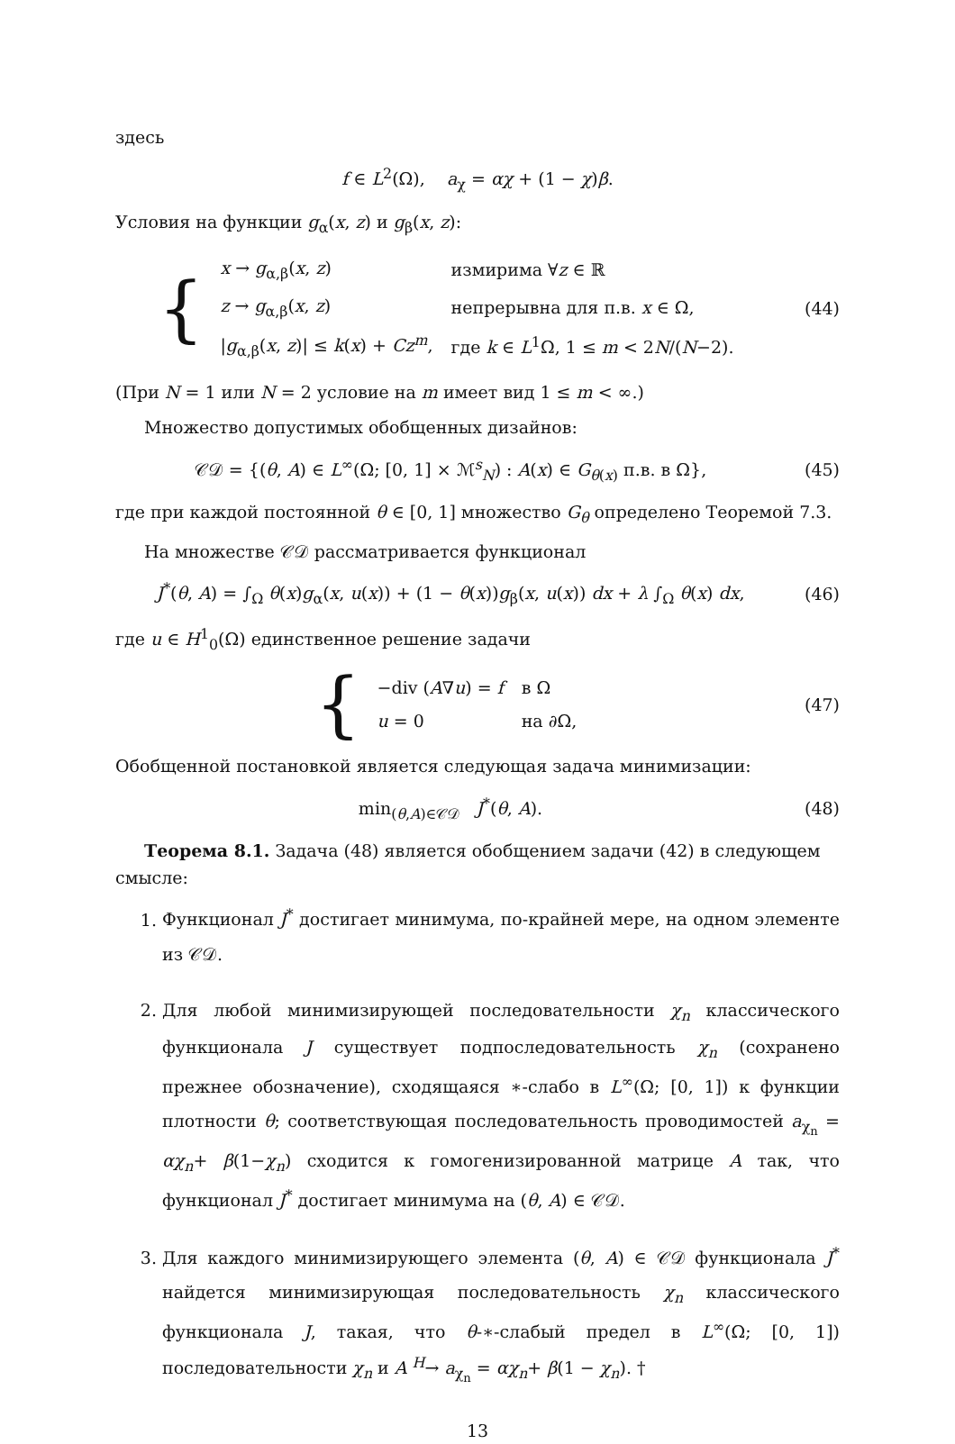здесь
f ∈ L<sup>2</sup>(Ω), a<sub>χ</sub> = αχ + (1 − χ)β.
Условия на функции g<sub>α</sub>(x, z) и g<sub>β</sub>(x, z):
{
| x → g<sub>α,β</sub>( x , z ) | измирима ∀ z ∈ ℝ |
| z → g<sub>α,β</sub>( x , z ) | непрерывна для п.в. x ∈ Ω, |
| / g<sub>α,β</sub>( x , z )/ ≤ k ( x ) + Cz<sup>m</sup>, | где k ∈ L<sup>1</sup>Ω, 1 ≤ m < 2 N /( N −2). |
(44)
(При N = 1 или N = 2 условие на m имеет вид 1 ≤ m < ∞.)
Множество допустимых обобщенных дизайнов:
𝒞𝒟 = {(θ, A) ∈ L<sup>∞</sup>(Ω; [0, 1] × ℳ<sup>s</sup><sub>N</sub>) : A(x) ∈ G<sub>θ(x)</sub> п.в. в Ω},
(45)
где при каждой постоянной θ ∈ [0, 1] множество G<sub>θ</sub> определено Теоремой 7.3.
На множестве 𝒞𝒟 рассматривается функционал
J<sup>*</sup>(θ, A) = ∫<sub>Ω</sub> θ(x)g<sub>α</sub>(x, u(x)) + (1 − θ(x))g<sub>β</sub>(x, u(x)) dx + λ ∫<sub>Ω</sub> θ(x) dx,
(46)
где u ∈ H<sup>1</sup><sub>0</sub>(Ω) единственное решение задачи
{
| −div ( A ∇ u ) = f | в Ω |
| u = 0 | на ∂Ω, |
(47)
Обобщенной постановкой является следующая задача минимизации:
min<sub>(θ,A)∈𝒞𝒟</sub> J<sup>*</sup>(θ, A). (48)
Теорема 8.1. Задача (48) является обобщением задачи (42) в следующем смысле:
1. Функционал J<sup>*</sup> достигает минимума, по-крайней мере, на одном элементе из 𝒞𝒟.
2. Для любой минимизирующей последовательности χ<sub>n</sub> классического функционала J существует подпоследовательность χ<sub>n</sub> (сохранено прежнее обозначение), сходящаяся ∗-слабо в L<sup>∞</sup>(Ω; [0, 1]) к функции плотности θ; соответствующая последовательность проводимостей a<sub>χ<sub>n</sub></sub> = αχ<sub>n</sub>+ β(1−χ<sub>n</sub>) сходится к гомогенизированной матрице A так, что функционал J<sup>*</sup> достигает минимума на (θ, A) ∈ 𝒞𝒟.
3. Для каждого минимизирующего элемента (θ, A) ∈ 𝒞𝒟 функционала J<sup>*</sup> найдется минимизирующая последовательность χ<sub>n</sub> классического функционала J, такая, что θ-∗-слабый предел в L<sup>∞</sup>(Ω; [0, 1]) последовательности χ<sub>n</sub> и A <sup>H</sup>→ a<sub>χ<sub>n</sub></sub> = αχ<sub>n</sub>+ β(1 − χ<sub>n</sub>). †
13